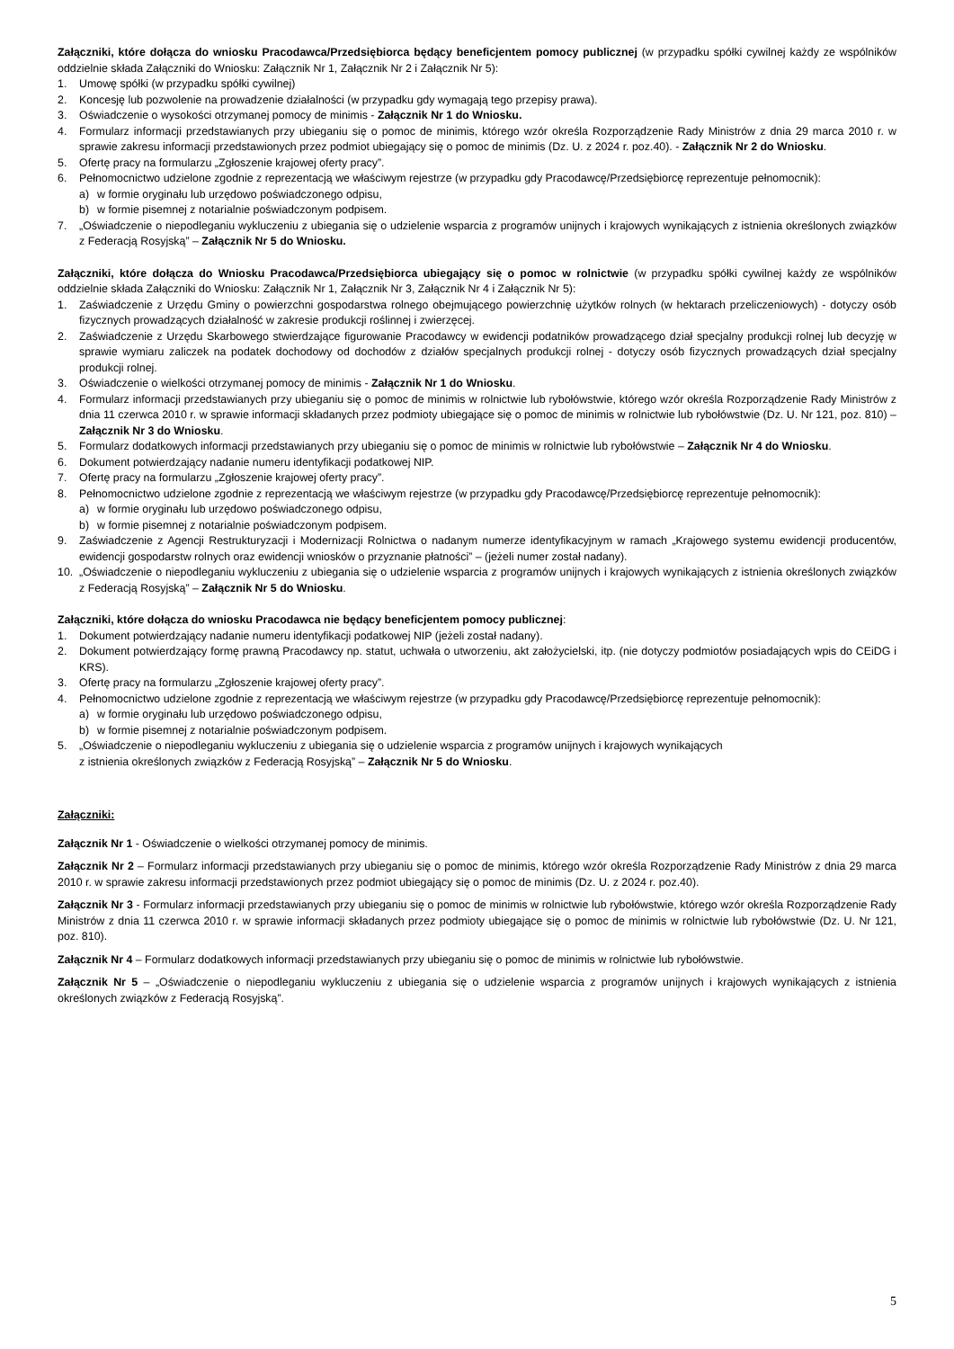Załączniki, które dołącza do wniosku Pracodawca/Przedsiębiorca będący beneficjentem pomocy publicznej (w przypadku spółki cywilnej każdy ze wspólników oddzielnie składa Załączniki do Wniosku: Załącznik Nr 1, Załącznik Nr 2 i Załącznik Nr 5):
1. Umowę spółki (w przypadku spółki cywilnej)
2. Koncesję lub pozwolenie na prowadzenie działalności (w przypadku gdy wymagają tego przepisy prawa).
3. Oświadczenie o wysokości otrzymanej pomocy de minimis - Załącznik Nr 1 do Wniosku.
4. Formularz informacji przedstawianych przy ubieganiu się o pomoc de minimis, którego wzór określa Rozporządzenie Rady Ministrów z dnia 29 marca 2010 r. w sprawie zakresu informacji przedstawionych przez podmiot ubiegający się o pomoc de minimis (Dz. U. z 2024 r. poz.40). - Załącznik Nr 2 do Wniosku.
5. Ofertę pracy na formularzu „Zgłoszenie krajowej oferty pracy”.
6. Pełnomocnictwo udzielone zgodnie z reprezentacją we właściwym rejestrze (w przypadku gdy Pracodawcę/Przedsiębiorcę reprezentuje pełnomocnik):
a) w formie oryginału lub urzędowo poświadczonego odpisu,
b) w formie pisemnej z notarialnie poświadczonym podpisem.
7. „Oświadczenie o niepodleganiu wykluczeniu z ubiegania się o udzielenie wsparcia z programów unijnych i krajowych wynikających z istnienia określonych związków z Federacją Rosyjską” – Załącznik Nr 5 do Wniosku.
Załączniki, które dołącza do Wniosku Pracodawca/Przedsiębiorca ubiegający się o pomoc w rolnictwie (w przypadku spółki cywilnej każdy ze wspólników oddzielnie składa Załączniki do Wniosku: Załącznik Nr 1, Załącznik Nr 3, Załącznik Nr 4 i Załącznik Nr 5):
1. Zaświadczenie z Urzędu Gminy o powierzchni gospodarstwa rolnego obejmującego powierzchnię użytków rolnych (w hektarach przeliczeniowych) - dotyczy osób fizycznych prowadzących działalność w zakresie produkcji roślinnej i zwierzęcej.
2. Zaświadczenie z Urzędu Skarbowego stwierdzające figurowanie Pracodawcy w ewidencji podatników prowadzącego dział specjalny produkcji rolnej lub decyzję w sprawie wymiaru zaliczek na podatek dochodowy od dochodów z działów specjalnych produkcji rolnej - dotyczy osób fizycznych prowadzących dział specjalny produkcji rolnej.
3. Oświadczenie o wielkości otrzymanej pomocy de minimis - Załącznik Nr 1 do Wniosku.
4. Formularz informacji przedstawianych przy ubieganiu się o pomoc de minimis w rolnictwie lub rybołówstwie, którego wzór określa Rozporządzenie Rady Ministrów z dnia 11 czerwca 2010 r. w sprawie informacji składanych przez podmioty ubiegające się o pomoc de minimis w rolnictwie lub rybołówstwie (Dz. U. Nr 121, poz. 810) – Załącznik Nr 3 do Wniosku.
5. Formularz dodatkowych informacji przedstawianych przy ubieganiu się o pomoc de minimis w rolnictwie lub rybołówstwie – Załącznik Nr 4 do Wniosku.
6. Dokument potwierdzający nadanie numeru identyfikacji podatkowej NIP.
7. Ofertę pracy na formularzu „Zgłoszenie krajowej oferty pracy”.
8. Pełnomocnictwo udzielone zgodnie z reprezentacją we właściwym rejestrze (w przypadku gdy Pracodawcę/Przedsiębiorcę reprezentuje pełnomocnik):
a) w formie oryginału lub urzędowo poświadczonego odpisu,
b) w formie pisemnej z notarialnie poświadczonym podpisem.
9. Zaświadczenie z Agencji Restrukturyzacji i Modernizacji Rolnictwa o nadanym numerze identyfikacyjnym w ramach „Krajowego systemu ewidencji producentów, ewidencji gospodarstw rolnych oraz ewidencji wniosków o przyznanie płatności” – (jeżeli numer został nadany).
10. „Oświadczenie o niepodleganiu wykluczeniu z ubiegania się o udzielenie wsparcia z programów unijnych i krajowych wynikających z istnienia określonych związków z Federacją Rosyjską” – Załącznik Nr 5 do Wniosku.
Załączniki, które dołącza do wniosku Pracodawca nie będący beneficjentem pomocy publicznej:
1. Dokument potwierdzający nadanie numeru identyfikacji podatkowej NIP (jeżeli został nadany).
2. Dokument potwierdzający formę prawną Pracodawcy np. statut, uchwała o utworzeniu, akt założycielski, itp. (nie dotyczy podmiotów posiadających wpis do CEiDG i KRS).
3. Ofertę pracy na formularzu „Zgłoszenie krajowej oferty pracy”.
4. Pełnomocnictwo udzielone zgodnie z reprezentacją we właściwym rejestrze (w przypadku gdy Pracodawcę/Przedsiębiorcę reprezentuje pełnomocnik):
a) w formie oryginału lub urzędowo poświadczonego odpisu,
b) w formie pisemnej z notarialnie poświadczonym podpisem.
5. „Oświadczenie o niepodleganiu wykluczeniu z ubiegania się o udzielenie wsparcia z programów unijnych i krajowych wynikających
z istnienia określonych związków z Federacją Rosyjską” – Załącznik Nr 5 do Wniosku.
Załączniki:
Załącznik Nr 1 - Oświadczenie o wielkości otrzymanej pomocy de minimis.
Załącznik Nr 2 – Formularz informacji przedstawianych przy ubieganiu się o pomoc de minimis, którego wzór określa Rozporządzenie Rady Ministrów z dnia 29 marca 2010 r. w sprawie zakresu informacji przedstawionych przez podmiot ubiegający się o pomoc de minimis (Dz. U. z 2024 r. poz.40).
Załącznik Nr 3 - Formularz informacji przedstawianych przy ubieganiu się o pomoc de minimis w rolnictwie lub rybołówstwie, którego wzór określa Rozporządzenie Rady Ministrów z dnia 11 czerwca 2010 r. w sprawie informacji składanych przez podmioty ubiegające się o pomoc de minimis w rolnictwie lub rybołówstwie (Dz. U. Nr 121, poz. 810).
Załącznik Nr 4 – Formularz dodatkowych informacji przedstawianych przy ubieganiu się o pomoc de minimis w rolnictwie lub rybołówstwie.
Załącznik Nr 5 – „Oświadczenie o niepodleganiu wykluczeniu z ubiegania się o udzielenie wsparcia z programów unijnych i krajowych wynikających z istnienia określonych związków z Federacją Rosyjską”.
5